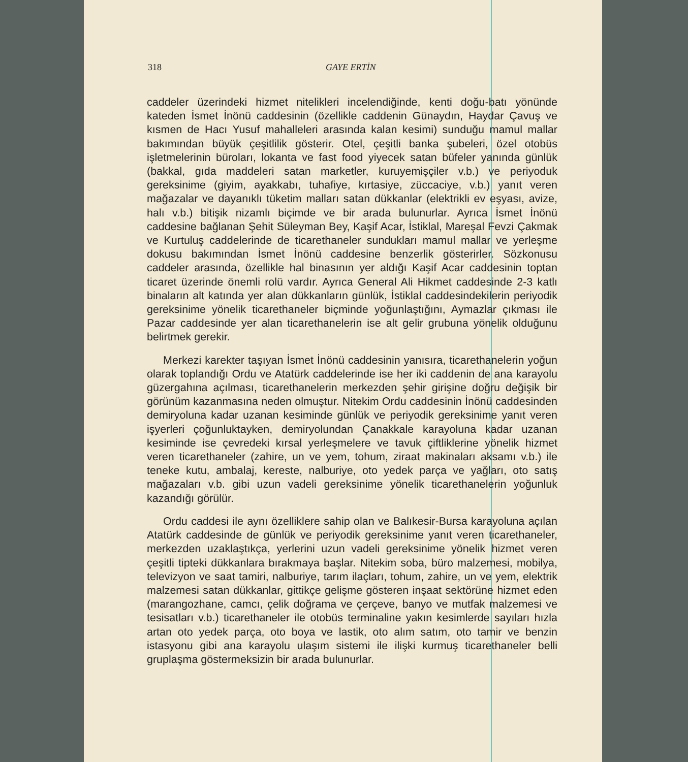318 GAYE ERTİN
caddeler üzerindeki hizmet nitelikleri incelendiğinde, kenti doğu-batı yönünde kateden İsmet İnönü caddesinin (özellikle caddenin Günaydın, Haydar Çavuş ve kısmen de Hacı Yusuf mahalleleri arasında kalan kesimi) sunduğu mamul mallar bakımından büyük çeşitlilik gösterir. Otel, çeşitli banka şubeleri, özel otobüs işletmelerinin büroları, lokanta ve fast food yiyecek satan büfeler yanında günlük (bakkal, gıda maddeleri satan marketler, kuruyemişçiler v.b.) ve periyoduk gereksinime (giyim, ayakkabı, tuhafiye, kırtasiye, züccaciye, v.b.) yanıt veren mağazalar ve dayanıklı tüketim malları satan dükkanlar (elektrikli ev eşyası, avize, halı v.b.) bitişik nizamlı biçimde ve bir arada bulunurlar. Ayrıca İsmet İnönü caddesine bağlanan Şehit Süleyman Bey, Kaşif Acar, İstiklal, Mareşal Fevzi Çakmak ve Kurtuluş caddelerinde de ticarethaneler sundukları mamul mallar ve yerleşme dokusu bakımından İsmet İnönü caddesine benzerlik gösterirler. Sözkonusu caddeler arasında, özellikle hal binasının yer aldığı Kaşif Acar caddesinin toptan ticaret üzerinde önemli rolü vardır. Ayrıca General Ali Hikmet caddesinde 2-3 katlı binaların alt katında yer alan dükkanların günlük, İstiklal caddesindekilerin periyodik gereksinime yönelik ticarethaneler biçminde yoğunlaştığını, Aymazlar çıkması ile Pazar caddesinde yer alan ticarethanelerin ise alt gelir grubuna yönelik olduğunu belirtmek gerekir.
Merkezi karekter taşıyan İsmet İnönü caddesinin yanısıra, ticarethanelerin yoğun olarak toplandığı Ordu ve Atatürk caddelerinde ise her iki caddenin de ana karayolu güzergahına açılması, ticarethanelerin merkezden şehir girişine doğru değişik bir görünüm kazanmasına neden olmuştur. Nitekim Ordu caddesinin İnönü caddesinden demiryoluna kadar uzanan kesiminde günlük ve periyodik gereksinime yanıt veren işyerleri çoğunluktayken, demiryolundan Çanakkale karayoluna kadar uzanan kesiminde ise çevredeki kırsal yerleşmelere ve tavuk çiftliklerine yönelik hizmet veren ticarethaneler (zahire, un ve yem, tohum, ziraat makinaları aksamı v.b.) ile teneke kutu, ambalaj, kereste, nalburiye, oto yedek parça ve yağları, oto satış mağazaları v.b. gibi uzun vadeli gereksinime yönelik ticarethanelerin yoğunluk kazandığı görülür.
Ordu caddesi ile aynı özelliklere sahip olan ve Balıkesir-Bursa karayoluna açılan Atatürk caddesinde de günlük ve periyodik gereksinime yanıt veren ticarethaneler, merkezden uzaklaştıkça, yerlerini uzun vadeli gereksinime yönelik hizmet veren çeşitli tipteki dükkanlara bırakmaya başlar. Nitekim soba, büro malzemesi, mobilya, televizyon ve saat tamiri, nalburiye, tarım ilaçları, tohum, zahire, un ve yem, elektrik malzemesi satan dükkanlar, gittikçe gelişme gösteren inşaat sektörüne hizmet eden (marangozhane, camcı, çelik doğrama ve çerçeve, banyo ve mutfak malzemesi ve tesisatları v.b.) ticarethaneler ile otobüs terminaline yakın kesimlerde sayıları hızla artan oto yedek parça, oto boya ve lastik, oto alım satım, oto tamir ve benzin istasyonu gibi ana karayolu ulaşım sistemi ile ilişki kurmuş ticarethaneler belli gruplaşma göstermeksizin bir arada bulunurlar.